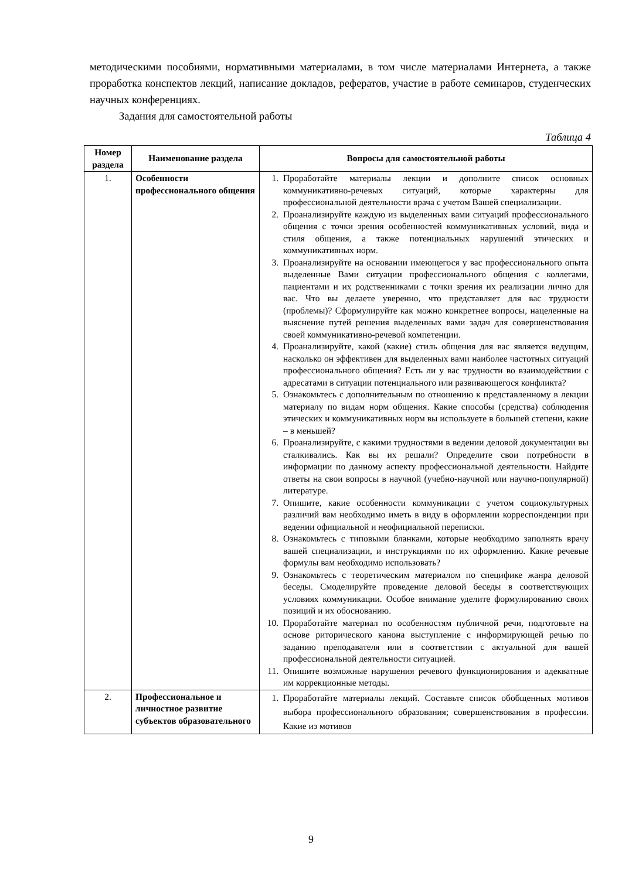методическими пособиями, нормативными материалами, в том числе материалами Интернета, а также проработка конспектов лекций, написание докладов, рефератов, участие в работе семинаров, студенческих научных конференциях.
Задания для самостоятельной работы
Таблица 4
| Номер раздела | Наименование раздела | Вопросы для самостоятельной работы |
| --- | --- | --- |
| 1. | Особенности профессионального общения | 1. Проработайте материалы лекции и дополните список основных коммуникативно-речевых ситуаций, которые характерны для профессиональной деятельности врача с учетом Вашей специализации. 2. Проанализируйте каждую из выделенных вами ситуаций профессионального общения с точки зрения особенностей коммуникативных условий, вида и стиля общения, а также потенциальных нарушений этических и коммуникативных норм. 3. Проанализируйте на основании имеющегося у вас профессионального опыта выделенные Вами ситуации профессионального общения с коллегами, пациентами и их родственниками с точки зрения их реализации лично для вас. Что вы делаете уверенно, что представляет для вас трудности (проблемы)? Сформулируйте как можно конкретнее вопросы, нацеленные на выяснение путей решения выделенных вами задач для совершенствования своей коммуникативно-речевой компетенции. 4. Проанализируйте, какой (какие) стиль общения для вас является ведущим, насколько он эффективен для выделенных вами наиболее частотных ситуаций профессионального общения? Есть ли у вас трудности во взаимодействии с адресатами в ситуации потенциального или развивающегося конфликта? 5. Ознакомьтесь с дополнительным по отношению к представленному в лекции материалу по видам норм общения. Какие способы (средства) соблюдения этических и коммуникативных норм вы используете в большей степени, какие – в меньшей? 6. Проанализируйте, с какими трудностями в ведении деловой документации вы сталкивались. Как вы их решали? Определите свои потребности в информации по данному аспекту профессиональной деятельности. Найдите ответы на свои вопросы в научной (учебно-научной или научно-популярной) литературе. 7. Опишите, какие особенности коммуникации с учетом социокультурных различий вам необходимо иметь в виду в оформлении корреспонденции при ведении официальной и неофициальной переписки. 8. Ознакомьтесь с типовыми бланками, которые необходимо заполнять врачу вашей специализации, и инструкциями по их оформлению. Какие речевые формулы вам необходимо использовать? 9. Ознакомьтесь с теоретическим материалом по специфике жанра деловой беседы. Смоделируйте проведение деловой беседы в соответствующих условиях коммуникации. Особое внимание уделите формулированию своих позиций и их обоснованию. 10. Проработайте материал по особенностям публичной речи, подготовьте на основе риторического канона выступление с информирующей речью по заданию преподавателя или в соответствии с актуальной для вашей профессиональной деятельности ситуацией. 11. Опишите возможные нарушения речевого функционирования и адекватные им коррекционные методы. |
| 2. | Профессиональное и личностное развитие субъектов образовательного | 1. Проработайте материалы лекций. Составьте список обобщенных мотивов выбора профессионального образования; совершенствования в профессии. Какие из мотивов |
9